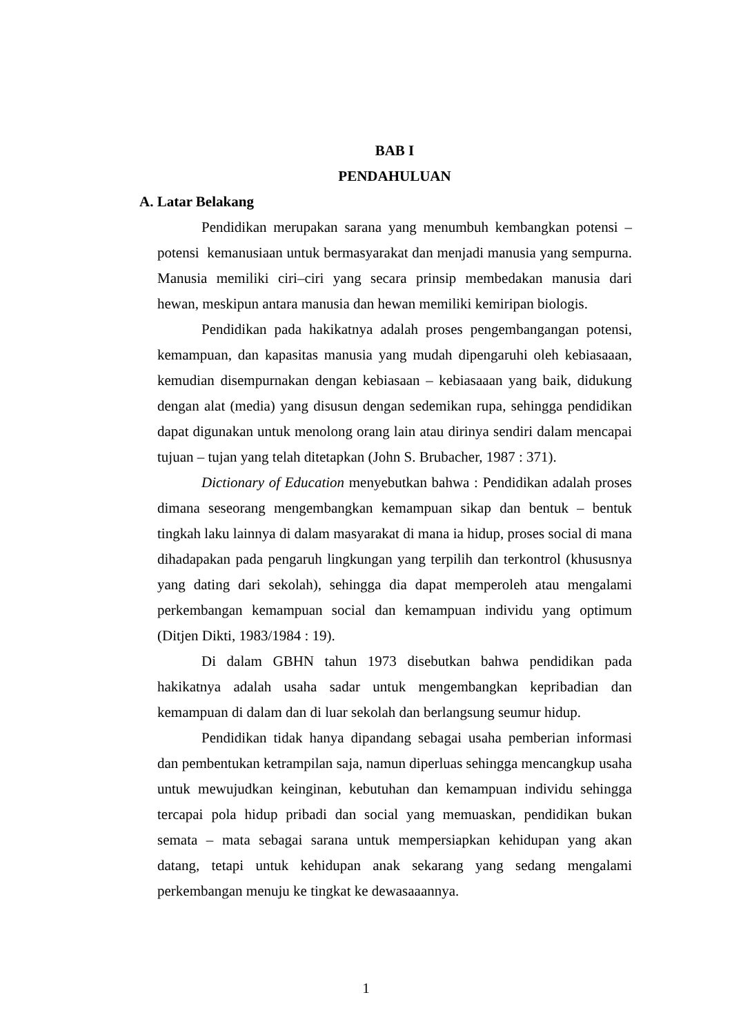BAB I
PENDAHULUAN
A. Latar Belakang
Pendidikan merupakan sarana yang menumbuh kembangkan potensi – potensi kemanusiaan untuk bermasyarakat dan menjadi manusia yang sempurna. Manusia memiliki ciri–ciri yang secara prinsip membedakan manusia dari hewan, meskipun antara manusia dan hewan memiliki kemiripan biologis.
Pendidikan pada hakikatnya adalah proses pengembangangan potensi, kemampuan, dan kapasitas manusia yang mudah dipengaruhi oleh kebiasaaan, kemudian disempurnakan dengan kebiasaan – kebiasaaan yang baik, didukung dengan alat (media) yang disusun dengan sedemikan rupa, sehingga pendidikan dapat digunakan untuk menolong orang lain atau dirinya sendiri dalam mencapai tujuan – tujan yang telah ditetapkan (John S. Brubacher, 1987 : 371).
Dictionary of Education menyebutkan bahwa : Pendidikan adalah proses dimana seseorang mengembangkan kemampuan sikap dan bentuk – bentuk tingkah laku lainnya di dalam masyarakat di mana ia hidup, proses social di mana dihadapakan pada pengaruh lingkungan yang terpilih dan terkontrol (khususnya yang dating dari sekolah), sehingga dia dapat memperoleh atau mengalami perkembangan kemampuan social dan kemampuan individu yang optimum (Ditjen Dikti, 1983/1984 : 19).
Di dalam GBHN tahun 1973 disebutkan bahwa pendidikan pada hakikatnya adalah usaha sadar untuk mengembangkan kepribadian dan kemampuan di dalam dan di luar sekolah dan berlangsung seumur hidup.
Pendidikan tidak hanya dipandang sebagai usaha pemberian informasi dan pembentukan ketrampilan saja, namun diperluas sehingga mencangkup usaha untuk mewujudkan keinginan, kebutuhan dan kemampuan individu sehingga tercapai pola hidup pribadi dan social yang memuaskan, pendidikan bukan semata – mata sebagai sarana untuk mempersiapkan kehidupan yang akan datang, tetapi untuk kehidupan anak sekarang yang sedang mengalami perkembangan menuju ke tingkat ke dewasaaannya.
1